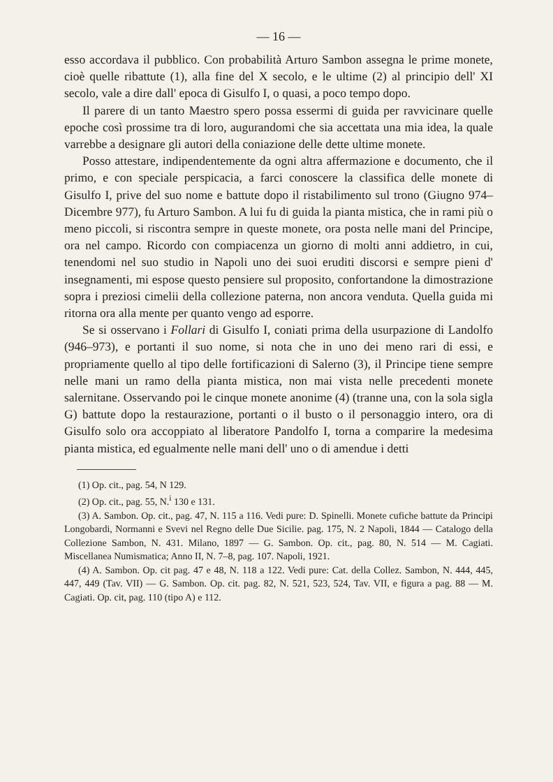— 16 —
esso accordava il pubblico. Con probabilità Arturo Sambon assegna le prime monete, cioè quelle ribattute (1), alla fine del X secolo, e le ultime (2) al principio dell' XI secolo, vale a dire dall' epoca di Gisulfo I, o quasi, a poco tempo dopo.
Il parere di un tanto Maestro spero possa essermi di guida per ravvicinare quelle epoche così prossime tra di loro, augurandomi che sia accettata una mia idea, la quale varrebbe a designare gli autori della coniazione delle dette ultime monete.
Posso attestare, indipendentemente da ogni altra affermazione e documento, che il primo, e con speciale perspicacia, a farci conoscere la classifica delle monete di Gisulfo I, prive del suo nome e battute dopo il ristabilimento sul trono (Giugno 974–Dicembre 977), fu Arturo Sambon. A lui fu di guida la pianta mistica, che in rami più o meno piccoli, si riscontra sempre in queste monete, ora posta nelle mani del Principe, ora nel campo. Ricordo con compiacenza un giorno di molti anni addietro, in cui, tenendomi nel suo studio in Napoli uno dei suoi eruditi discorsi e sempre pieni d' insegnamenti, mi espose questo pensiere sul proposito, confortandone la dimostrazione sopra i preziosi cimelii della collezione paterna, non ancora venduta. Quella guida mi ritorna ora alla mente per quanto vengo ad esporre.
Se si osservano i Follari di Gisulfo I, coniati prima della usurpazione di Landolfo (946–973), e portanti il suo nome, si nota che in uno dei meno rari di essi, e propriamente quello al tipo delle fortificazioni di Salerno (3), il Principe tiene sempre nelle mani un ramo della pianta mistica, non mai vista nelle precedenti monete salernitane. Osservando poi le cinque monete anonime (4) (tranne una, con la sola sigla G) battute dopo la restaurazione, portanti o il busto o il personaggio intero, ora di Gisulfo solo ora accoppiato al liberatore Pandolfo I, torna a comparire la medesima pianta mistica, ed egualmente nelle mani dell' uno o di amendue i detti
(1) Op. cit., pag. 54, N 129.
(2) Op. cit., pag. 55, N.<sup>i</sup> 130 e 131.
(3) A. Sambon. Op. cit., pag. 47, N. 115 a 116. Vedi pure: D. Spinelli. Monete cufiche battute da Principi Longobardi, Normanni e Svevi nel Regno delle Due Sicilie. pag. 175, N. 2 Napoli, 1844 — Catalogo della Collezione Sambon, N. 431. Milano, 1897 — G. Sambon. Op. cit., pag. 80, N. 514 — M. Cagiati. Miscellanea Numismatica; Anno II, N. 7–8, pag. 107. Napoli, 1921.
(4) A. Sambon. Op. cit pag. 47 e 48, N. 118 a 122. Vedi pure: Cat. della Collez. Sambon, N. 444, 445, 447, 449 (Tav. VII) — G. Sambon. Op. cit. pag. 82, N. 521, 523, 524, Tav. VII, e figura a pag. 88 — M. Cagiati. Op. cit, pag. 110 (tipo A) e 112.